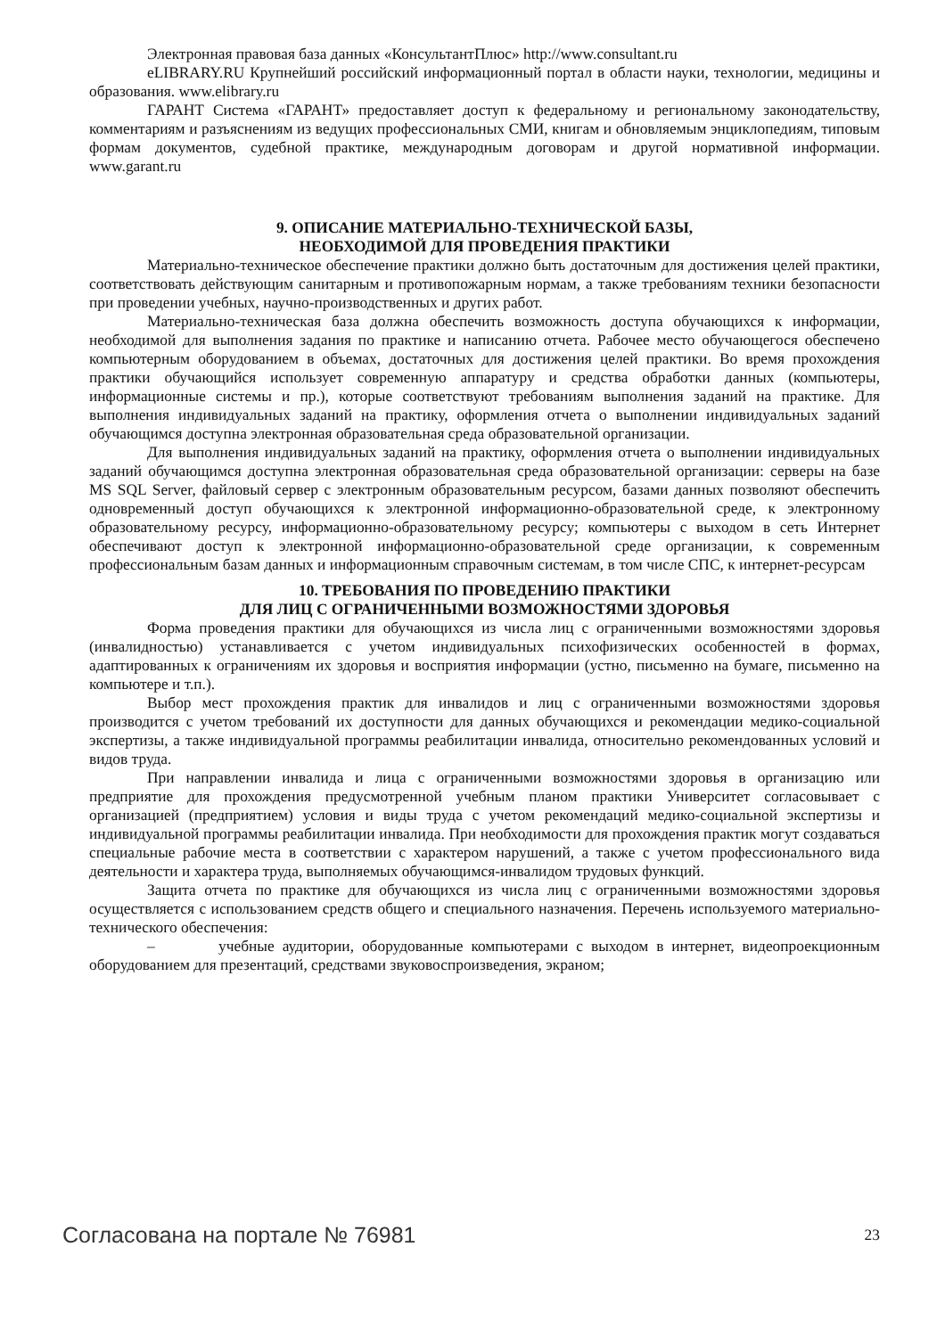Электронная правовая база данных «КонсультантПлюс» http://www.consultant.ru
eLIBRARY.RU Крупнейший российский информационный портал в области науки, технологии, медицины и образования. www.elibrary.ru
ГАРАНТ Система «ГАРАНТ» предоставляет доступ к федеральному и региональному законодательству, комментариям и разъяснениям из ведущих профессиональных СМИ, книгам и обновляемым энциклопедиям, типовым формам документов, судебной практике, международным договорам и другой нормативной информации. www.garant.ru
9. ОПИСАНИЕ МАТЕРИАЛЬНО-ТЕХНИЧЕСКОЙ БАЗЫ,
НЕОБХОДИМОЙ ДЛЯ ПРОВЕДЕНИЯ ПРАКТИКИ
Материально-техническое обеспечение практики должно быть достаточным для достижения целей практики, соответствовать действующим санитарным и противопожарным нормам, а также требованиям техники безопасности при проведении учебных, научно-производственных и других работ.
Материально-техническая база должна обеспечить возможность доступа обучающихся к информации, необходимой для выполнения задания по практике и написанию отчета. Рабочее место обучающегося обеспечено компьютерным оборудованием в объемах, достаточных для достижения целей практики. Во время прохождения практики обучающийся использует современную аппаратуру и средства обработки данных (компьютеры, информационные системы и пр.), которые соответствуют требованиям выполнения заданий на практике. Для выполнения индивидуальных заданий на практику, оформления отчета о выполнении индивидуальных заданий обучающимся доступна электронная образовательная среда образовательной организации.
Для выполнения индивидуальных заданий на практику, оформления отчета о выполнении индивидуальных заданий обучающимся доступна электронная образовательная среда образовательной организации: серверы на базе MS SQL Server, файловый сервер с электронным образовательным ресурсом, базами данных позволяют обеспечить одновременный доступ обучающихся к электронной информационно-образовательной среде, к электронному образовательному ресурсу, информационно-образовательному ресурсу; компьютеры с выходом в сеть Интернет обеспечивают доступ к электронной информационно-образовательной среде организации, к современным профессиональным базам данных и информационным справочным системам, в том числе СПС, к интернет-ресурсам
10. ТРЕБОВАНИЯ ПО ПРОВЕДЕНИЮ ПРАКТИКИ
ДЛЯ ЛИЦ С ОГРАНИЧЕННЫМИ ВОЗМОЖНОСТЯМИ ЗДОРОВЬЯ
Форма проведения практики для обучающихся из числа лиц с ограниченными возможностями здоровья (инвалидностью) устанавливается с учетом индивидуальных психофизических особенностей в формах, адаптированных к ограничениям их здоровья и восприятия информации (устно, письменно на бумаге, письменно на компьютере и т.п.).
Выбор мест прохождения практик для инвалидов и лиц с ограниченными возможностями здоровья производится с учетом требований их доступности для данных обучающихся и рекомендации медико-социальной экспертизы, а также индивидуальной программы реабилитации инвалида, относительно рекомендованных условий и видов труда.
При направлении инвалида и лица с ограниченными возможностями здоровья в организацию или предприятие для прохождения предусмотренной учебным планом практики Университет согласовывает с организацией (предприятием) условия и виды труда с учетом рекомендаций медико-социальной экспертизы и индивидуальной программы реабилитации инвалида. При необходимости для прохождения практик могут создаваться специальные рабочие места в соответствии с характером нарушений, а также с учетом профессионального вида деятельности и характера труда, выполняемых обучающимся-инвалидом трудовых функций.
Защита отчета по практике для обучающихся из числа лиц с ограниченными возможностями здоровья осуществляется с использованием средств общего и специального назначения. Перечень используемого материально-технического обеспечения:
– учебные аудитории, оборудованные компьютерами с выходом в интернет, видеопроекционным оборудованием для презентаций, средствами звуковоспроизведения, экраном;
Согласована на портале № 76981 23